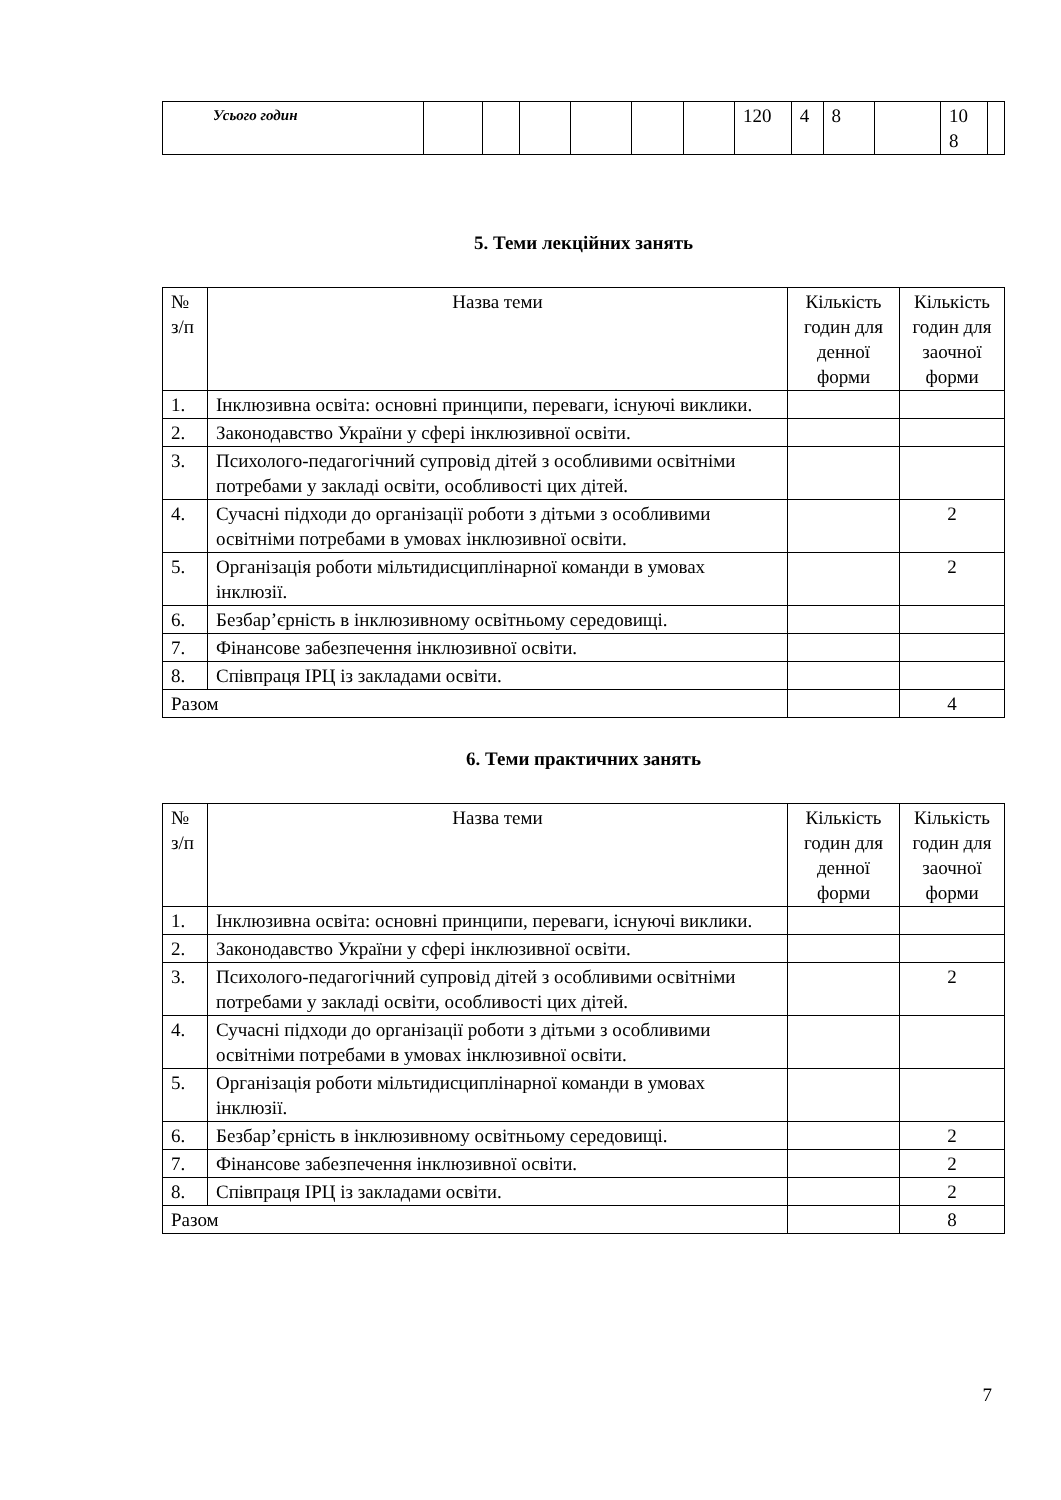| Усього годин | | | | | | | 120 | 4 | 8 | | 10 8 | |
5. Теми лекційних занять
| № з/п | Назва теми | Кількість годин для денної форми | Кількість годин для заочної форми |
| --- | --- | --- | --- |
| 1. | Інклюзивна освіта: основні принципи, переваги, існуючі виклики. | | |
| 2. | Законодавство України у сфері інклюзивної освіти. | | |
| 3. | Психолого-педагогічний супровід дітей з особливими освітніми потребами у закладі освіти, особливості цих дітей. | | |
| 4. | Сучасні підходи до організації роботи з дітьми з особливими освітніми потребами в умовах інклюзивної освіти. | | 2 |
| 5. | Організація роботи мільтидисциплінарної команди в умовах інклюзії. | | 2 |
| 6. | Безбар’єрність в інклюзивному освітньому середовищі. | | |
| 7. | Фінансове забезпечення інклюзивної освіти. | | |
| 8. | Співпраця ІРЦ із закладами освіти. | | |
| Разом | | | 4 |
6. Теми практичних занять
| № з/п | Назва теми | Кількість годин для денної форми | Кількість годин для заочної форми |
| --- | --- | --- | --- |
| 1. | Інклюзивна освіта: основні принципи, переваги, існуючі виклики. | | |
| 2. | Законодавство України у сфері інклюзивної освіти. | | |
| 3. | Психолого-педагогічний супровід дітей з особливими освітніми потребами у закладі освіти, особливості цих дітей. | | 2 |
| 4. | Сучасні підходи до організації роботи з дітьми з особливими освітніми потребами в умовах інклюзивної освіти. | | |
| 5. | Організація роботи мільтидисциплінарної команди в умовах інклюзії. | | |
| 6. | Безбар’єрність в інклюзивному освітньому середовищі. | | 2 |
| 7. | Фінансове забезпечення інклюзивної освіти. | | 2 |
| 8. | Співпраця ІРЦ із закладами освіти. | | 2 |
| Разом | | | 8 |
7